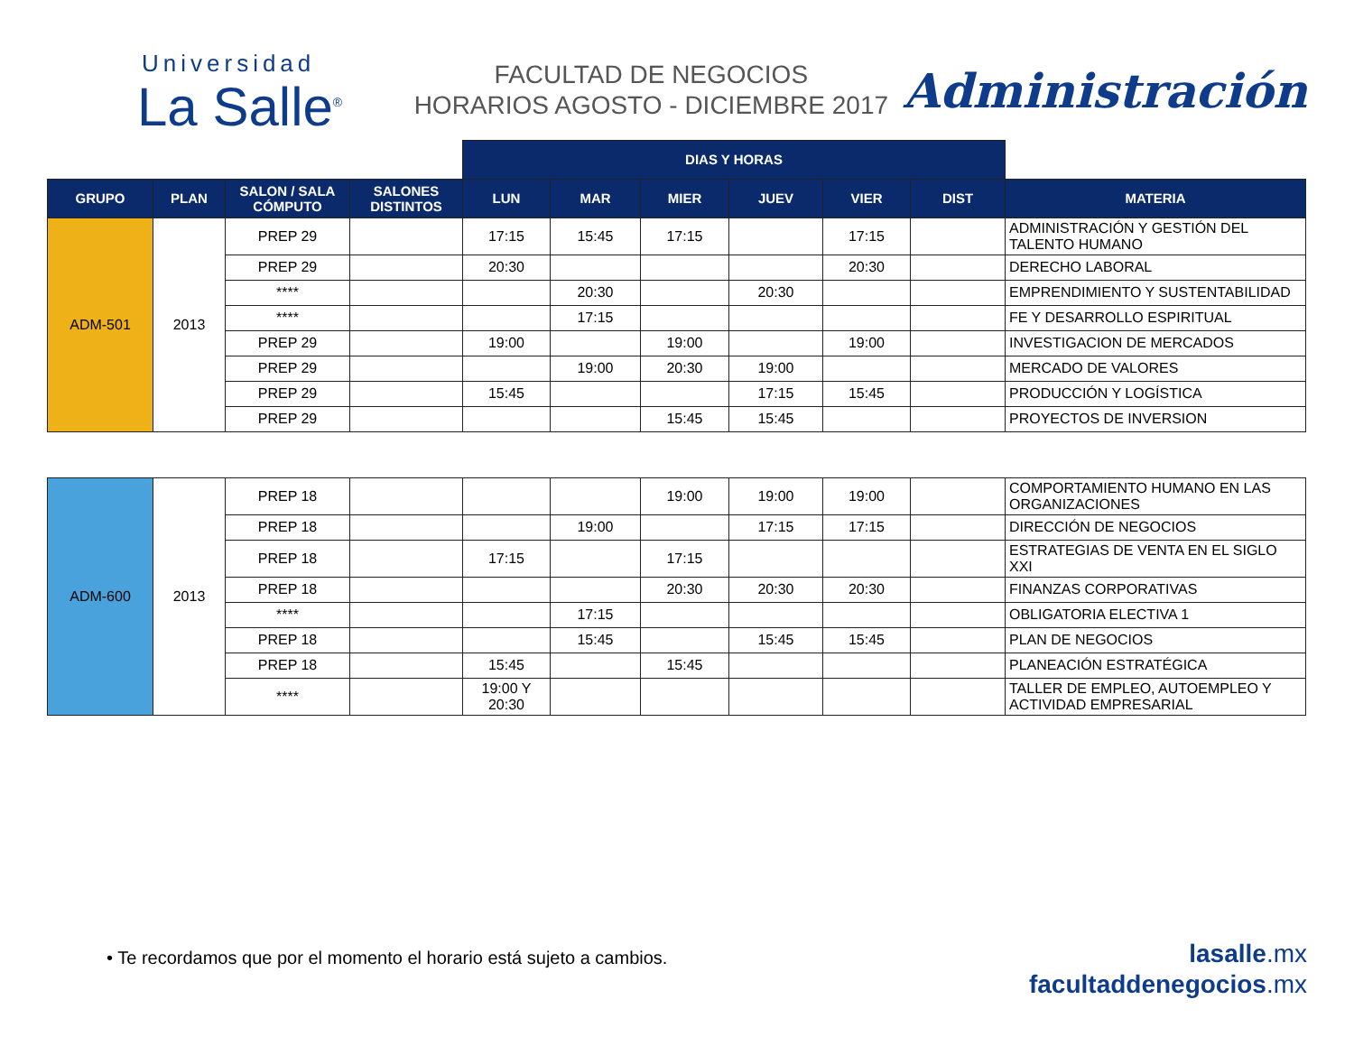Universidad
La Salle<sup>®</sup>
FACULTAD DE NEGOCIOS
HORARIOS AGOSTO - DICIEMBRE 2017
Administración
| | | | | DIAS Y HORAS | | | | | | |
| --- | --- | --- | --- | --- | --- | --- | --- | --- | --- | --- |
| GRUPO | PLAN | SALON / SALA CÓMPUTO | SALONES DISTINTOS | LUN | MAR | MIER | JUEV | VIER | DIST | MATERIA |
| ADM-501 | 2013 | PREP 29 | | 17:15 | 15:45 | 17:15 | | 17:15 | | ADMINISTRACIÓN Y GESTIÓN DEL TALENTO HUMANO |
| | | PREP 29 | | 20:30 | | | | 20:30 | | DERECHO LABORAL |
| | | **** | | | 20:30 | | 20:30 | | | EMPRENDIMIENTO Y SUSTENTABILIDAD |
| | | **** | | | 17:15 | | | | | FE Y DESARROLLO ESPIRITUAL |
| | | PREP 29 | | 19:00 | | 19:00 | | 19:00 | | INVESTIGACION DE MERCADOS |
| | | PREP 29 | | | 19:00 | 20:30 | 19:00 | | | MERCADO DE VALORES |
| | | PREP 29 | | 15:45 | | | 17:15 | 15:45 | | PRODUCCIÓN Y LOGÍSTICA |
| | | PREP 29 | | | | 15:45 | 15:45 | | | PROYECTOS DE INVERSION |
| ADM-600 | 2013 | PREP 18 | | | | 19:00 | 19:00 | 19:00 | | COMPORTAMIENTO HUMANO EN LAS ORGANIZACIONES |
| | | PREP 18 | | | 19:00 | | 17:15 | 17:15 | | DIRECCIÓN DE NEGOCIOS |
| | | PREP 18 | | 17:15 | | 17:15 | | | | ESTRATEGIAS DE VENTA EN EL SIGLO XXI |
| | | PREP 18 | | | | 20:30 | 20:30 | 20:30 | | FINANZAS CORPORATIVAS |
| | | **** | | | 17:15 | | | | | OBLIGATORIA ELECTIVA 1 |
| | | PREP 18 | | | 15:45 | | 15:45 | 15:45 | | PLAN DE NEGOCIOS |
| | | PREP 18 | | 15:45 | | 15:45 | | | | PLANEACIÓN ESTRATÉGICA |
| | | **** | | 19:00 Y 20:30 | | | | | | TALLER DE EMPLEO, AUTOEMPLEO Y ACTIVIDAD EMPRESARIAL |
• Te recordamos que por el momento el horario está sujeto a cambios.
lasalle. mx
facultaddenegocios. mx